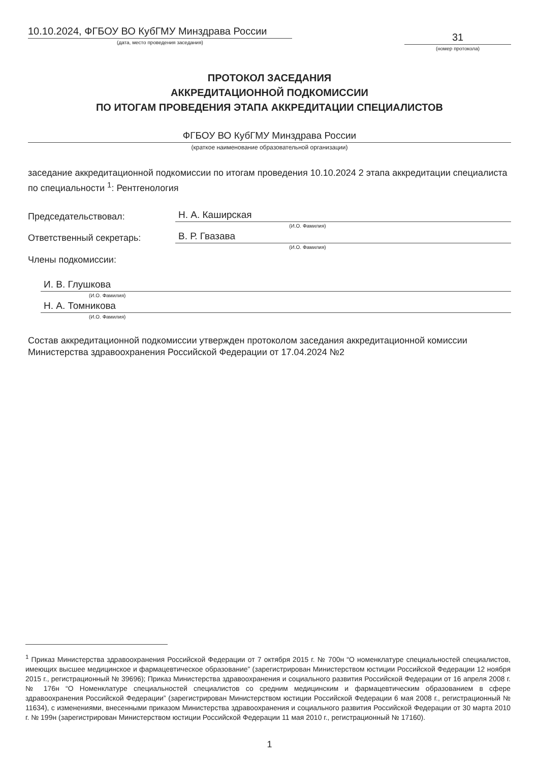10.10.2024, ФГБОУ ВО КубГМУ Минздрава России
(дата, место проведения заседания)
31
(номер протокола)
ПРОТОКОЛ ЗАСЕДАНИЯ
АККРЕДИТАЦИОННОЙ ПОДКОМИССИИ
ПО ИТОГАМ ПРОВЕДЕНИЯ ЭТАПА АККРЕДИТАЦИИ СПЕЦИАЛИСТОВ
ФГБОУ ВО КубГМУ Минздрава России
(краткое наименование образовательной организации)
заседание аккредитационной подкомиссии по итогам проведения 10.10.2024 2 этапа аккредитации специалиста по специальности <sup>1</sup>: Рентгенология
Председательствовал:
Н. А. Каширская
(И.О. Фамилия)
Ответственный секретарь:
В. Р. Гвазава
(И.О. Фамилия)
Члены подкомиссии:
И. В. Глушкова
(И.О. Фамилия)
Н. А. Томникова
(И.О. Фамилия)
Состав аккредитационной подкомиссии утвержден протоколом заседания аккредитационной комиссии Министерства здравоохранения Российской Федерации от 17.04.2024 №2
<sup>1</sup> Приказ Министерства здравоохранения Российской Федерации от 7 октября 2015 г. № 700н “О номенклатуре специальностей специалистов, имеющих высшее медицинское и фармацевтическое образование” (зарегистрирован Министерством юстиции Российской Федерации 12 ноября 2015 г., регистрационный № 39696); Приказ Министерства здравоохранения и социального развития Российской Федерации от 16 апреля 2008 г. № 176н “О Номенклатуре специальностей специалистов со средним медицинским и фармацевтическим образованием в сфере здравоохранения Российской Федерации” (зарегистрирован Министерством юстиции Российской Федерации 6 мая 2008 г., регистрационный № 11634), с изменениями, внесенными приказом Министерства здравоохранения и социального развития Российской Федерации от 30 марта 2010 г. № 199н (зарегистрирован Министерством юстиции Российской Федерации 11 мая 2010 г., регистрационный № 17160).
1